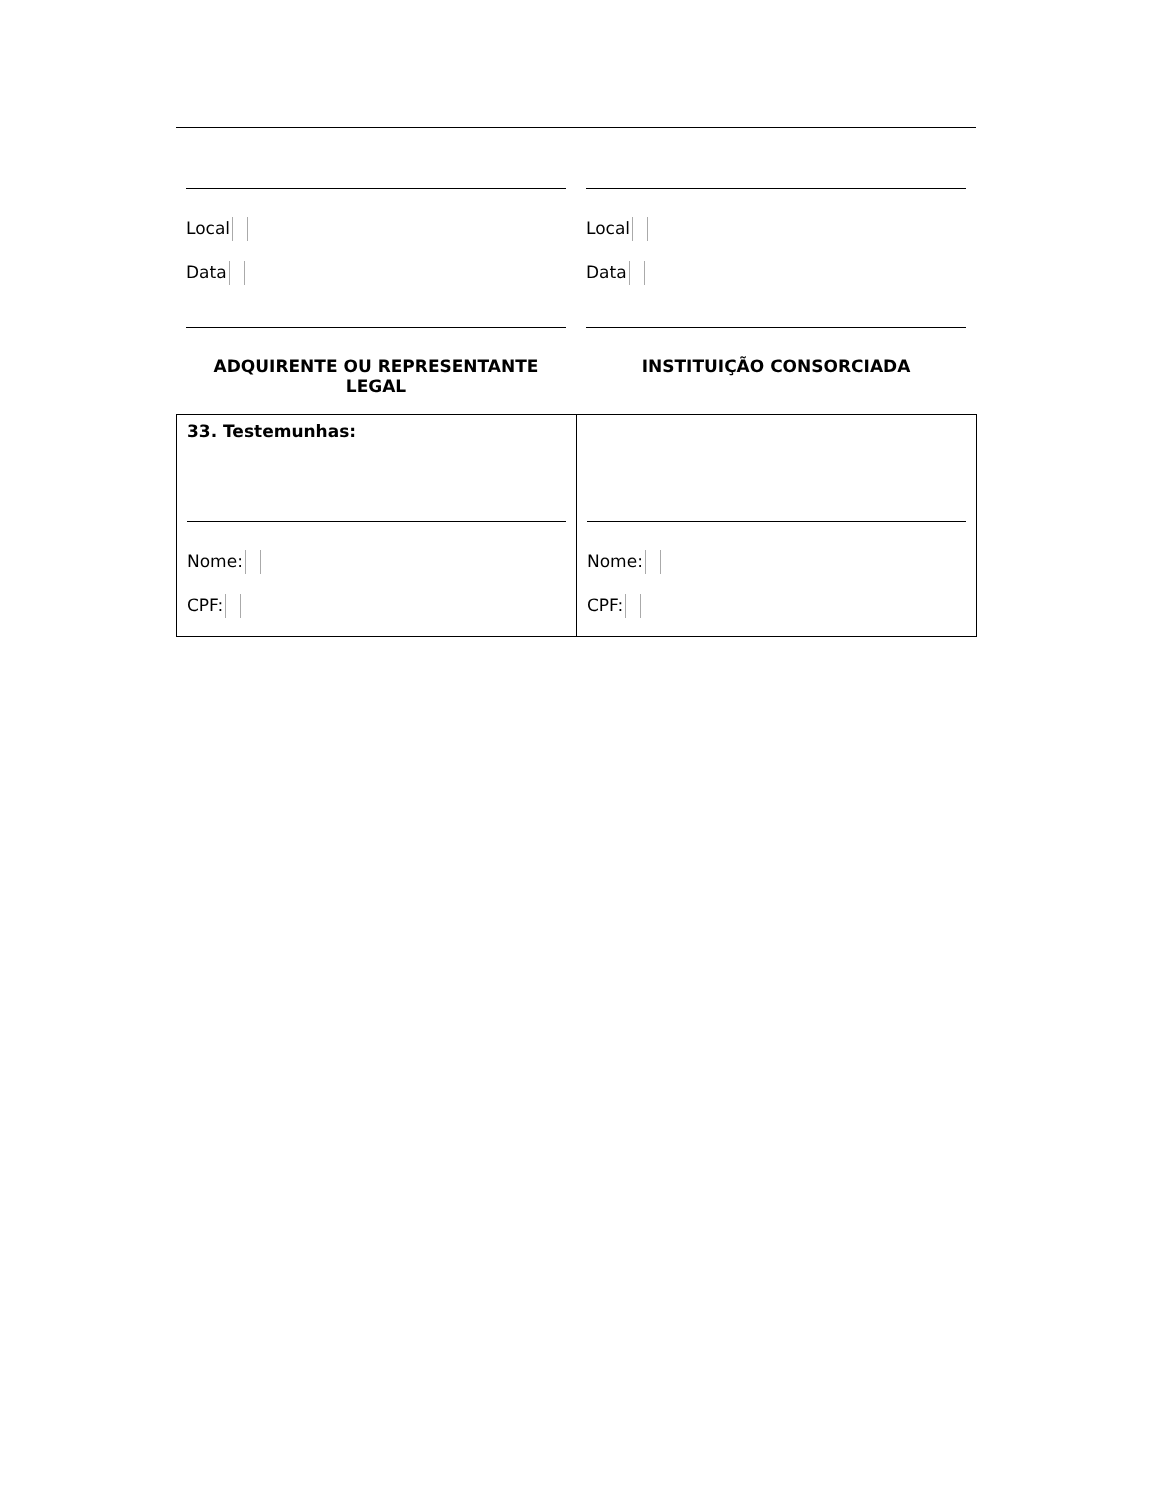Local
Data
ADQUIRENTE OU REPRESENTANTE LEGAL
Local
Data
INSTITUIÇÃO CONSORCIADA
| 33. Testemunhas: Nome: CPF: | Nome: CPF: |